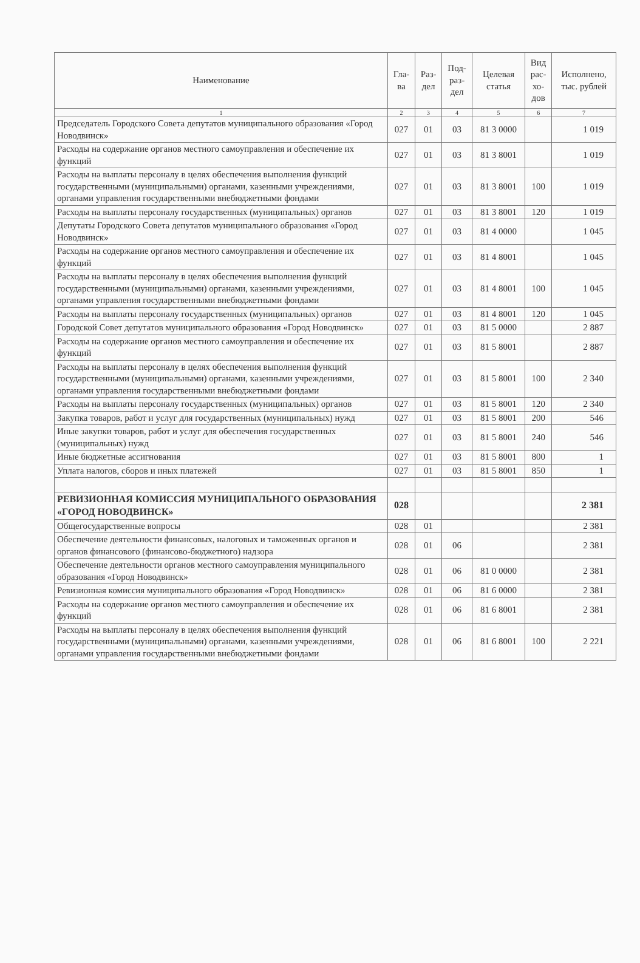| Наименование | Гла- ва | Раз- дел | Под- раз- дел | Целевая статья | Вид рас- хо- дов | Исполнено, тыс. рублей |
| --- | --- | --- | --- | --- | --- | --- |
| 1 | 2 | 3 | 4 | 5 | 6 | 7 |
| Председатель Городского Совета депутатов муниципального образования «Город Новодвинск» | 027 | 01 | 03 | 81 3 0000 | | 1 019 |
| Расходы на содержание органов местного самоуправления и обеспечение их функций | 027 | 01 | 03 | 81 3 8001 | | 1 019 |
| Расходы на выплаты персоналу в целях обеспечения выполнения функций государственными (муниципальными) органами, казенными учреждениями, органами управления государственными внебюджетными фондами | 027 | 01 | 03 | 81 3 8001 | 100 | 1 019 |
| Расходы на выплаты персоналу государственных (муниципальных) органов | 027 | 01 | 03 | 81 3 8001 | 120 | 1 019 |
| Депутаты Городского Совета депутатов муниципального образования «Город Новодвинск» | 027 | 01 | 03 | 81 4 0000 | | 1 045 |
| Расходы на содержание органов местного самоуправления и обеспечение их функций | 027 | 01 | 03 | 81 4 8001 | | 1 045 |
| Расходы на выплаты персоналу в целях обеспечения выполнения функций государственными (муниципальными) органами, казенными учреждениями, органами управления государственными внебюджетными фондами | 027 | 01 | 03 | 81 4 8001 | 100 | 1 045 |
| Расходы на выплаты персоналу государственных (муниципальных) органов | 027 | 01 | 03 | 81 4 8001 | 120 | 1 045 |
| Городской Совет депутатов муниципального образования «Город Новодвинск» | 027 | 01 | 03 | 81 5 0000 | | 2 887 |
| Расходы на содержание органов местного самоуправления и обеспечение их функций | 027 | 01 | 03 | 81 5 8001 | | 2 887 |
| Расходы на выплаты персоналу в целях обеспечения выполнения функций государственными (муниципальными) органами, казенными учреждениями, органами управления государственными внебюджетными фондами | 027 | 01 | 03 | 81 5 8001 | 100 | 2 340 |
| Расходы на выплаты персоналу государственных (муниципальных) органов | 027 | 01 | 03 | 81 5 8001 | 120 | 2 340 |
| Закупка товаров, работ и услуг для государственных (муниципальных) нужд | 027 | 01 | 03 | 81 5 8001 | 200 | 546 |
| Иные закупки товаров, работ и услуг для обеспечения государственных (муниципальных) нужд | 027 | 01 | 03 | 81 5 8001 | 240 | 546 |
| Иные бюджетные ассигнования | 027 | 01 | 03 | 81 5 8001 | 800 | 1 |
| Уплата налогов, сборов и иных платежей | 027 | 01 | 03 | 81 5 8001 | 850 | 1 |
| РЕВИЗИОННАЯ КОМИССИЯ МУНИЦИПАЛЬНОГО ОБРАЗОВАНИЯ «ГОРОД НОВОДВИНСК» | 028 | | | | | 2 381 |
| Общегосударственные вопросы | 028 | 01 | | | | 2 381 |
| Обеспечение деятельности финансовых, налоговых и таможенных органов и органов финансового (финансово-бюджетного) надзора | 028 | 01 | 06 | | | 2 381 |
| Обеспечение деятельности органов местного самоуправления муниципального образования «Город Новодвинск» | 028 | 01 | 06 | 81 0 0000 | | 2 381 |
| Ревизионная комиссия муниципального образования «Город Новодвинск» | 028 | 01 | 06 | 81 6 0000 | | 2 381 |
| Расходы на содержание органов местного самоуправления и обеспечение их функций | 028 | 01 | 06 | 81 6 8001 | | 2 381 |
| Расходы на выплаты персоналу в целях обеспечения выполнения функций государственными (муниципальными) органами, казенными учреждениями, органами управления государственными внебюджетными фондами | 028 | 01 | 06 | 81 6 8001 | 100 | 2 221 |